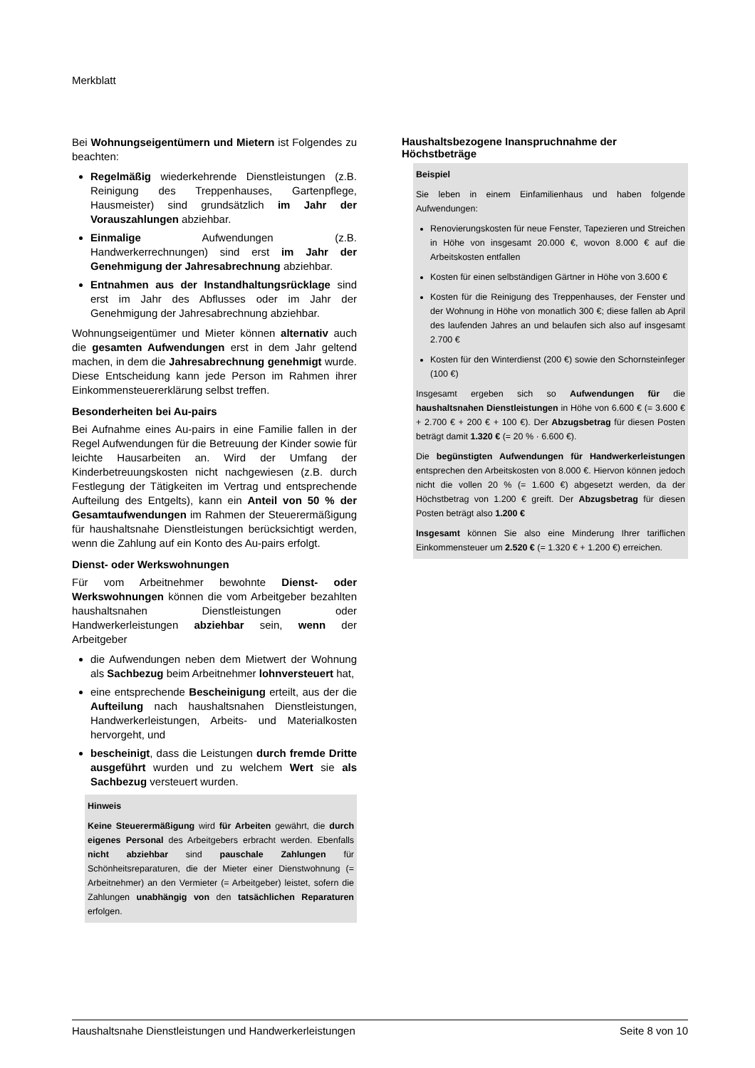Merkblatt
Bei Wohnungseigentümern und Mietern ist Folgendes zu beachten:
Regelmäßig wiederkehrende Dienstleistungen (z.B. Reinigung des Treppenhauses, Gartenpflege, Hausmeister) sind grundsätzlich im Jahr der Vorauszahlungen abziehbar.
Einmalige Aufwendungen (z.B. Handwerkerrechnungen) sind erst im Jahr der Genehmigung der Jahresabrechnung abziehbar.
Entnahmen aus der Instandhaltungsrücklage sind erst im Jahr des Abflusses oder im Jahr der Genehmigung der Jahresabrechnung abziehbar.
Wohnungseigentümer und Mieter können alternativ auch die gesamten Aufwendungen erst in dem Jahr geltend machen, in dem die Jahresabrechnung genehmigt wurde. Diese Entscheidung kann jede Person im Rahmen ihrer Einkommensteuererklärung selbst treffen.
Besonderheiten bei Au-pairs
Bei Aufnahme eines Au-pairs in eine Familie fallen in der Regel Aufwendungen für die Betreuung der Kinder sowie für leichte Hausarbeiten an. Wird der Umfang der Kinderbetreuungskosten nicht nachgewiesen (z.B. durch Festlegung der Tätigkeiten im Vertrag und entsprechende Aufteilung des Entgelts), kann ein Anteil von 50 % der Gesamtaufwendungen im Rahmen der Steuerermäßigung für haushaltsnahe Dienstleistungen berücksichtigt werden, wenn die Zahlung auf ein Konto des Au-pairs erfolgt.
Dienst- oder Werkswohnungen
Für vom Arbeitnehmer bewohnte Dienst- oder Werkswohnungen können die vom Arbeitgeber bezahlten haushaltsnahen Dienstleistungen oder Handwerkerleistungen abziehbar sein, wenn der Arbeitgeber
die Aufwendungen neben dem Mietwert der Wohnung als Sachbezug beim Arbeitnehmer lohnversteuert hat,
eine entsprechende Bescheinigung erteilt, aus der die Aufteilung nach haushaltsnahen Dienstleistungen, Handwerkerleistungen, Arbeits- und Materialkosten hervorgeht, und
bescheinigt, dass die Leistungen durch fremde Dritte ausgeführt wurden und zu welchem Wert sie als Sachbezug versteuert wurden.
Hinweis
Keine Steuerermäßigung wird für Arbeiten gewährt, die durch eigenes Personal des Arbeitgebers erbracht werden. Ebenfalls nicht abziehbar sind pauschale Zahlungen für Schönheitsreparaturen, die der Mieter einer Dienstwohnung (= Arbeitnehmer) an den Vermieter (= Arbeitgeber) leistet, sofern die Zahlungen unabhängig von den tatsächlichen Reparaturen erfolgen.
Haushaltsbezogene Inanspruchnahme der Höchstbeträge
Beispiel
Sie leben in einem Einfamilienhaus und haben folgende Aufwendungen:
Renovierungskosten für neue Fenster, Tapezieren und Streichen in Höhe von insgesamt 20.000 €, wovon 8.000 € auf die Arbeitskosten entfallen
Kosten für einen selbständigen Gärtner in Höhe von 3.600 €
Kosten für die Reinigung des Treppenhauses, der Fenster und der Wohnung in Höhe von monatlich 300 €; diese fallen ab April des laufenden Jahres an und belaufen sich also auf insgesamt 2.700 €
Kosten für den Winterdienst (200 €) sowie den Schornsteinfeger (100 €)
Insgesamt ergeben sich so Aufwendungen für die haushaltsnahen Dienstleistungen in Höhe von 6.600 € (= 3.600 € + 2.700 € + 200 € + 100 €). Der Abzugsbetrag für diesen Posten beträgt damit 1.320 € (= 20 % · 6.600 €).
Die begünstigten Aufwendungen für Handwerkerleistungen entsprechen den Arbeitskosten von 8.000 €. Hiervon können jedoch nicht die vollen 20 % (= 1.600 €) abgesetzt werden, da der Höchstbetrag von 1.200 € greift. Der Abzugsbetrag für diesen Posten beträgt also 1.200 €
Insgesamt können Sie also eine Minderung Ihrer tariflichen Einkommensteuer um 2.520 € (= 1.320 € + 1.200 €) erreichen.
Haushaltsnahe Dienstleistungen und Handwerkerleistungen Seite 8 von 10